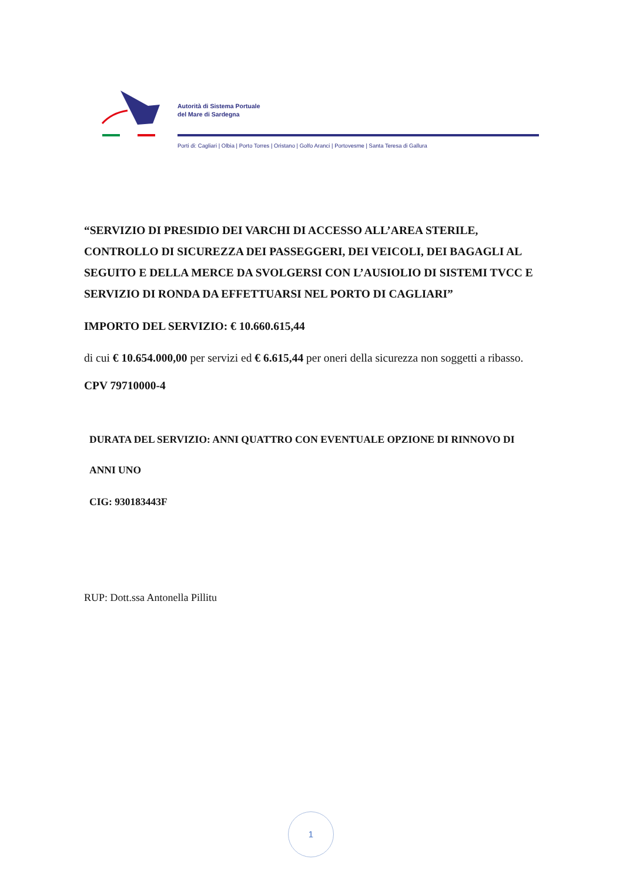Autorità di Sistema Portuale
del Mare di Sardegna
Porti di: Cagliari | Olbia | Porto Torres | Oristano | Golfo Aranci | Portovesme | Santa Teresa di Gallura
“SERVIZIO DI PRESIDIO DEI VARCHI DI ACCESSO ALL’AREA STERILE, CONTROLLO DI SICUREZZA DEI PASSEGGERI, DEI VEICOLI, DEI BAGAGLI AL SEGUITO E DELLA MERCE DA SVOLGERSI CON L’AUSIOLIO DI SISTEMI TVCC E SERVIZIO DI RONDA DA EFFETTUARSI NEL PORTO DI CAGLIARI”
IMPORTO DEL SERVIZIO: € 10.660.615,44
di cui € 10.654.000,00 per servizi ed € 6.615,44 per oneri della sicurezza non soggetti a ribasso.
CPV 79710000-4
DURATA DEL SERVIZIO: ANNI QUATTRO CON EVENTUALE OPZIONE DI RINNOVO DI ANNI UNO
CIG: 930183443F
RUP: Dott.ssa Antonella Pillitu
1